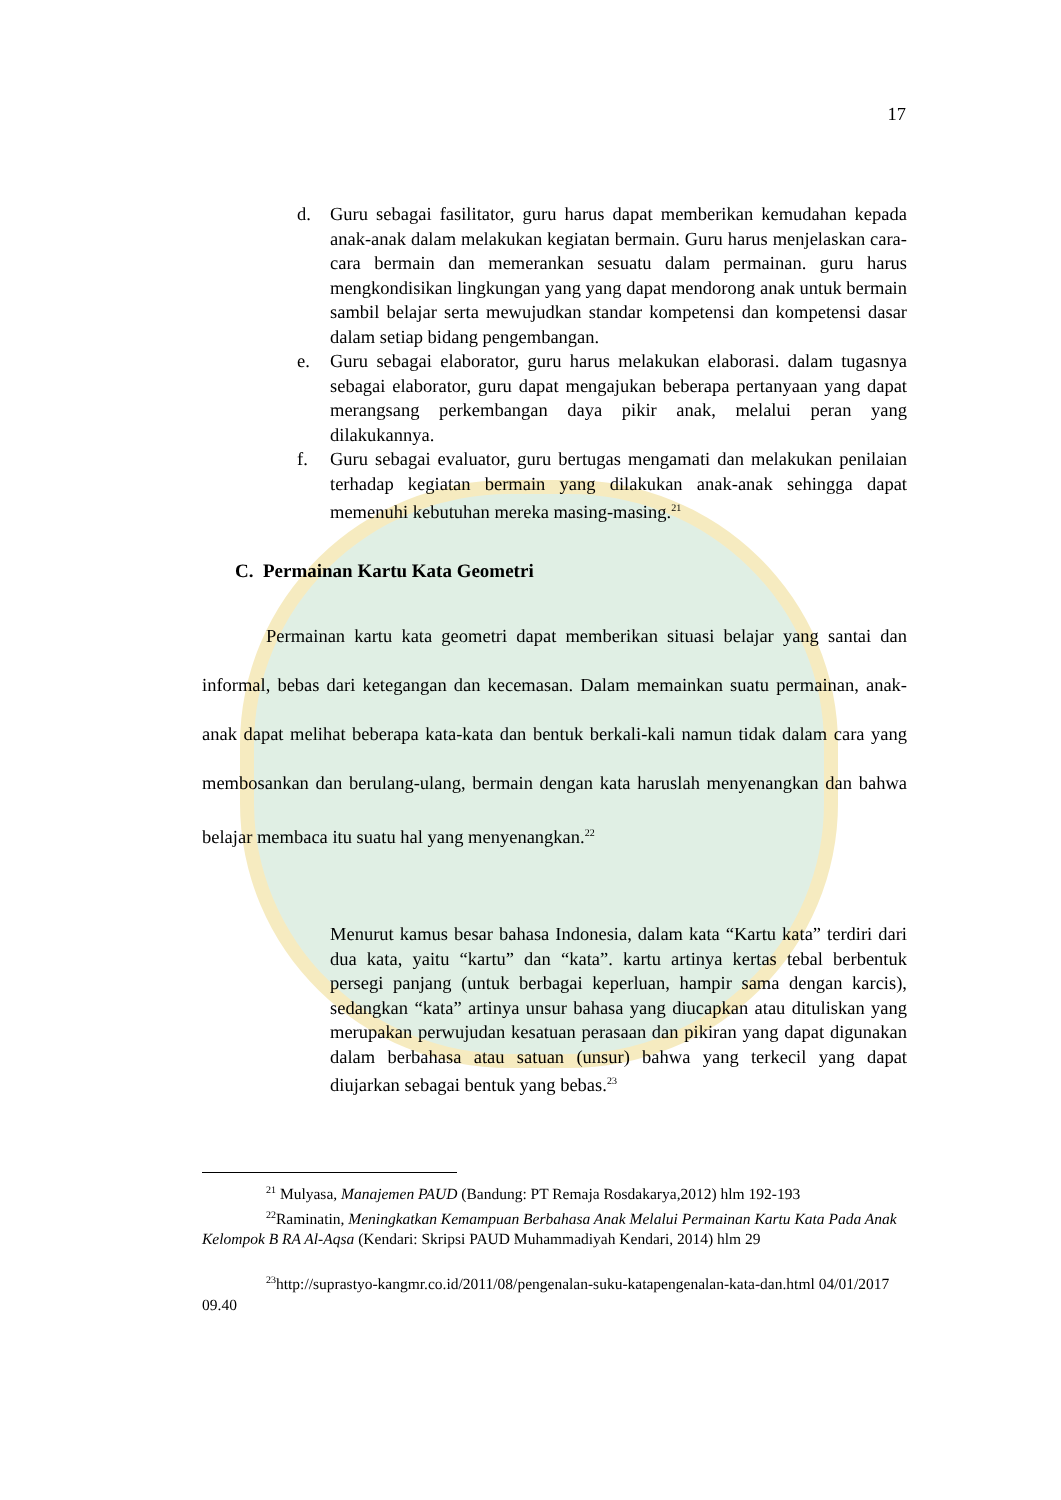17
d. Guru sebagai fasilitator, guru harus dapat memberikan kemudahan kepada anak-anak dalam melakukan kegiatan bermain. Guru harus menjelaskan cara-cara bermain dan memerankan sesuatu dalam permainan. guru harus mengkondisikan lingkungan yang yang dapat mendorong anak untuk bermain sambil belajar serta mewujudkan standar kompetensi dan kompetensi dasar dalam setiap bidang pengembangan.
e. Guru sebagai elaborator, guru harus melakukan elaborasi. dalam tugasnya sebagai elaborator, guru dapat mengajukan beberapa pertanyaan yang dapat merangsang perkembangan daya pikir anak, melalui peran yang dilakukannya.
f. Guru sebagai evaluator, guru bertugas mengamati dan melakukan penilaian terhadap kegiatan bermain yang dilakukan anak-anak sehingga dapat memenuhi kebutuhan mereka masing-masing.<sup>21</sup>
C. Permainan Kartu Kata Geometri
Permainan kartu kata geometri dapat memberikan situasi belajar yang santai dan informal, bebas dari ketegangan dan kecemasan. Dalam memainkan suatu permainan, anak-anak dapat melihat beberapa kata-kata dan bentuk berkali-kali namun tidak dalam cara yang membosankan dan berulang-ulang, bermain dengan kata haruslah menyenangkan dan bahwa belajar membaca itu suatu hal yang menyenangkan.<sup>22</sup>
Menurut kamus besar bahasa Indonesia, dalam kata “Kartu kata” terdiri dari dua kata, yaitu “kartu” dan “kata”. kartu artinya kertas tebal berbentuk persegi panjang (untuk berbagai keperluan, hampir sama dengan karcis), sedangkan “kata” artinya unsur bahasa yang diucapkan atau dituliskan yang merupakan perwujudan kesatuan perasaan dan pikiran yang dapat digunakan dalam berbahasa atau satuan (unsur) bahwa yang terkecil yang dapat diujarkan sebagai bentuk yang bebas.<sup>23</sup>
<sup>21</sup> Mulyasa, Manajemen PAUD (Bandung: PT Remaja Rosdakarya,2012) hlm 192-193
<sup>22</sup> Raminatin, Meningkatkan Kemampuan Berbahasa Anak Melalui Permainan Kartu Kata Pada Anak Kelompok B RA Al-Aqsa (Kendari: Skripsi PAUD Muhammadiyah Kendari, 2014) hlm 29
<sup>23</sup> http://suprastyo-kangmr.co.id/2011/08/pengenalan-suku-katapengenalan-kata-dan.html 04/01/2017 09.40